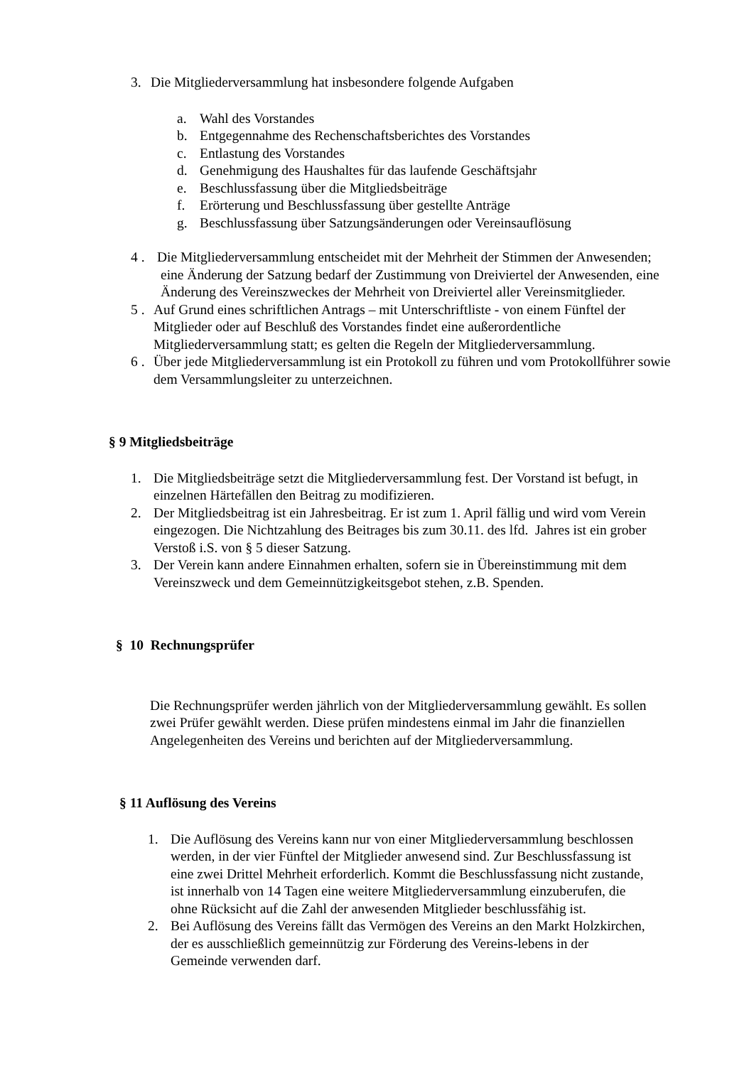3. Die Mitgliederversammlung hat insbesondere folgende Aufgaben
a. Wahl des Vorstandes
b. Entgegennahme des Rechenschaftsberichtes des Vorstandes
c. Entlastung des Vorstandes
d. Genehmigung des Haushaltes für das laufende Geschäftsjahr
e. Beschlussfassung über die Mitgliedsbeiträge
f. Erörterung und Beschlussfassung über gestellte Anträge
g. Beschlussfassung über Satzungsänderungen oder Vereinsauflösung
4 . Die Mitgliederversammlung entscheidet mit der Mehrheit der Stimmen der Anwesenden; eine Änderung der Satzung bedarf der Zustimmung von Dreiviertel der Anwesenden, eine Änderung des Vereinszweckes der Mehrheit von Dreiviertel aller Vereinsmitglieder.
5 . Auf Grund eines schriftlichen Antrags – mit Unterschriftliste - von einem Fünftel der Mitglieder oder auf Beschluß des Vorstandes findet eine außerordentliche Mitgliederversammlung statt; es gelten die Regeln der Mitgliederversammlung.
6 . Über jede Mitgliederversammlung ist ein Protokoll zu führen und vom Protokollführer sowie dem Versammlungsleiter zu unterzeichnen.
§ 9 Mitgliedsbeiträge
1. Die Mitgliedsbeiträge setzt die Mitgliederversammlung fest. Der Vorstand ist befugt, in einzelnen Härtefällen den Beitrag zu modifizieren.
2. Der Mitgliedsbeitrag ist ein Jahresbeitrag. Er ist zum 1. April fällig und wird vom Verein eingezogen. Die Nichtzahlung des Beitrages bis zum 30.11. des lfd. Jahres ist ein grober Verstoß i.S. von § 5 dieser Satzung.
3. Der Verein kann andere Einnahmen erhalten, sofern sie in Übereinstimmung mit dem Vereinszweck und dem Gemeinnützigkeitsgebot stehen, z.B. Spenden.
§ 10 Rechnungsprüfer
Die Rechnungsprüfer werden jährlich von der Mitgliederversammlung gewählt. Es sollen zwei Prüfer gewählt werden. Diese prüfen mindestens einmal im Jahr die finanziellen Angelegenheiten des Vereins und berichten auf der Mitgliederversammlung.
§ 11 Auflösung des Vereins
1. Die Auflösung des Vereins kann nur von einer Mitgliederversammlung beschlossen werden, in der vier Fünftel der Mitglieder anwesend sind. Zur Beschlussfassung ist eine zwei Drittel Mehrheit erforderlich. Kommt die Beschlussfassung nicht zustande, ist innerhalb von 14 Tagen eine weitere Mitgliederversammlung einzuberufen, die ohne Rücksicht auf die Zahl der anwesenden Mitglieder beschlussfähig ist.
2. Bei Auflösung des Vereins fällt das Vermögen des Vereins an den Markt Holzkirchen, der es ausschließlich gemeinnützig zur Förderung des Vereins-lebens in der Gemeinde verwenden darf.